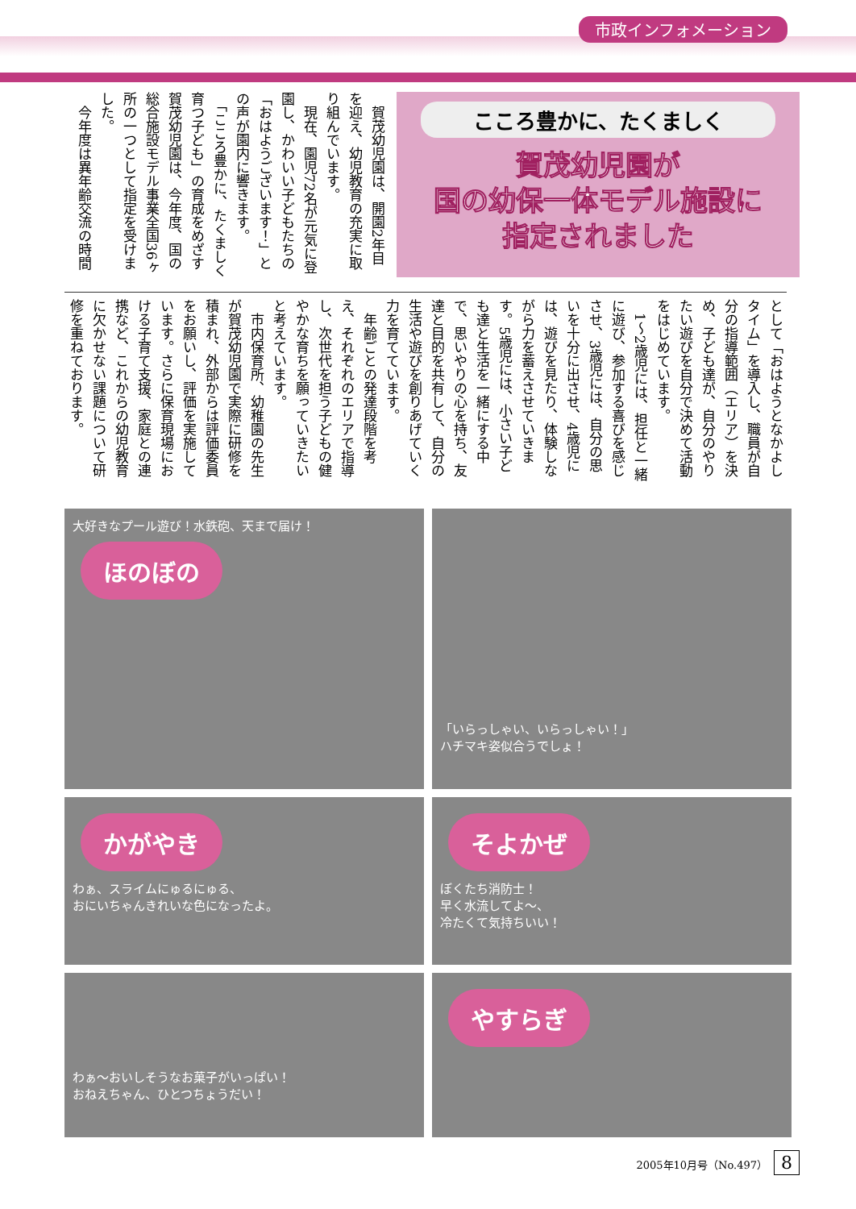市政インフォメーション
こころ豊かに、たくましく
賀茂幼児園が
国の幼保一体モデル施設に
指定されました
　賀茂幼児園は、開園2年目を迎え、幼児教育の充実に取り組んでいます。
　現在、園児72名が元気に登園し、かわいい子どもたちの「おはようございます！」との声が園内に響きます。
　「こころ豊かに、たくましく育つ子ども」の育成をめざす賀茂幼児園は、今年度、国の総合施設モデル事業全国36ヶ所の一つとして指定を受けました。
　今年度は異年齢交流の時間
として「おはようとなかよしタイム」を導入し、職員が自分の指導範囲（エリア）を決め、子ども達が、自分のやりたい遊びを自分で決めて活動をはじめています。
　1～2歳児には、担任と一緒に遊び、参加する喜びを感じさせ、3歳児には、自分の思いを十分に出させ、4歳児には、遊びを見たり、体験しながら力を蓄えさせていきます。5歳児には、小さい子ども達と生活を一緒にする中で、思いやりの心を持ち、友達と目的を共有して、自分の生活や遊びを創りあげていく力を育てています。
　年齢ごとの発達段階を考え、それぞれのエリアで指導し、次世代を担う子どもの健やかな育ちを願っていきたいと考えています。
　市内保育所、幼稚園の先生が賀茂幼児園で実際に研修を積まれ、外部からは評価委員をお願いし、評価を実施しています。さらに保育現場における子育て支援、家庭との連携など、これからの幼児教育に欠かせない課題について研修を重ねております。
大好きなプール遊び！水鉄砲、天まで届け！
ほのぼの
「いらっしゃい、いらっしゃい！」
ハチマキ姿似合うでしょ！
かがやき
わぁ、スライムにゅるにゅる、
おにいちゃんきれいな色になったよ。
そよかぜ
ぼくたち消防士！
早く水流してよ～、
冷たくて気持ちいい！
わぁ～おいしそうなお菓子がいっぱい！
おねえちゃん、ひとつちょうだい！
やすらぎ
2005年10月号（No.497） 8